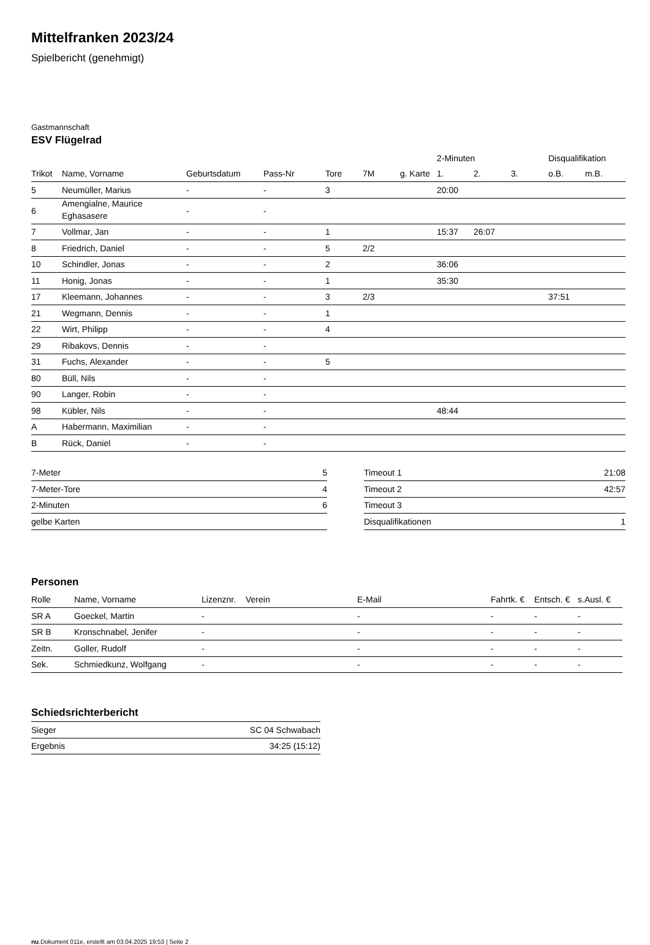Mittelfranken 2023/24
Spielbericht (genehmigt)
Gastmannschaft
ESV Flügelrad
| | | | | | | | 2-Minuten | | | Disqualifikation | |
| --- | --- | --- | --- | --- | --- | --- | --- | --- | --- | --- | --- |
| Trikot | Name, Vorname | Geburtsdatum | Pass-Nr | Tore | 7M | g. Karte | 1. | 2. | 3. | o.B. | m.B. |
| 5 | Neumüller, Marius | - | - | 3 | | | 20:00 | | | | |
| 6 | Amengialne, Maurice Eghasasere | - | - | | | | | | | | |
| 7 | Vollmar, Jan | - | - | 1 | | | 15:37 | 26:07 | | | |
| 8 | Friedrich, Daniel | - | - | 5 | 2/2 | | | | | | |
| 10 | Schindler, Jonas | - | - | 2 | | | 36:06 | | | | |
| 11 | Honig, Jonas | - | - | 1 | | | 35:30 | | | | |
| 17 | Kleemann, Johannes | - | - | 3 | 2/3 | | | | | 37:51 | |
| 21 | Wegmann, Dennis | - | - | 1 | | | | | | | |
| 22 | Wirt, Philipp | - | - | 4 | | | | | | | |
| 29 | Ribakovs, Dennis | - | - | | | | | | | | |
| 31 | Fuchs, Alexander | - | - | 5 | | | | | | | |
| 80 | Büll, Nils | - | - | | | | | | | | |
| 90 | Langer, Robin | - | - | | | | | | | | |
| 98 | Kübler, Nils | - | - | | | | 48:44 | | | | |
| A | Habermann, Maximilian | - | - | | | | | | | | |
| B | Rück, Daniel | - | - | | | | | | | | |
| 7-Meter | 5 |
| 7-Meter-Tore | 4 |
| 2-Minuten | 6 |
| gelbe Karten | |
| Timeout 1 | 21:08 |
| Timeout 2 | 42:57 |
| Timeout 3 | |
| Disqualifikationen | 1 |
Personen
| Rolle | Name, Vorname | Lizenznr. | Verein | E-Mail | Fahrtk. € | Entsch. € | s.Ausl. € |
| --- | --- | --- | --- | --- | --- | --- | --- |
| SR A | Goeckel, Martin | - | | - | - | - | - |
| SR B | Kronschnabel, Jenifer | - | | - | - | - | - |
| Zeitn. | Goller, Rudolf | - | | - | - | - | - |
| Sek. | Schmiedkunz, Wolfgang | - | | - | - | - | - |
Schiedsrichterbericht
| Sieger | SC 04 Schwabach |
| Ergebnis | 34:25 (15:12) |
nu.Dokument 011e, erstellt am 03.04.2025 19:53 | Seite 2